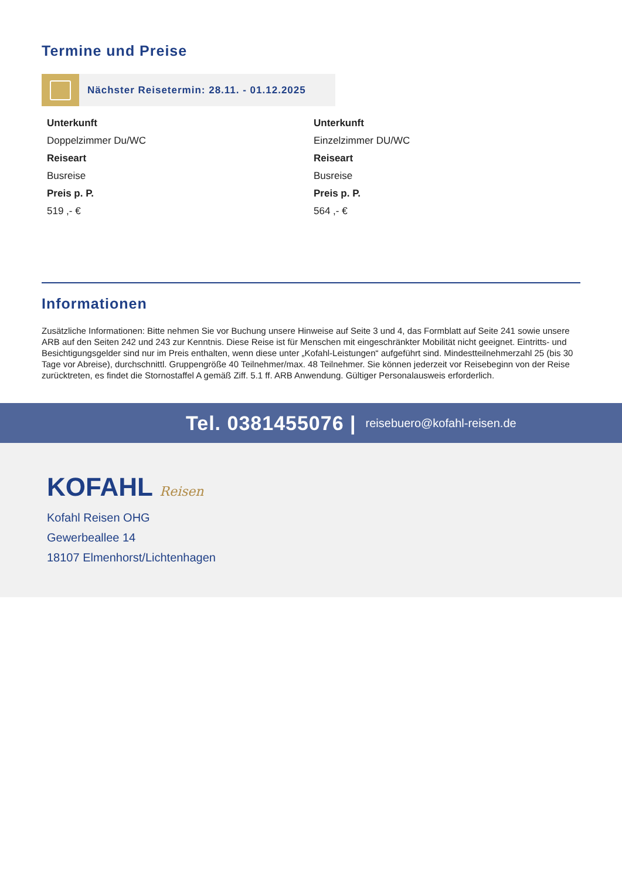Termine und Preise
Nächster Reisetermin: 28.11. - 01.12.2025
Unterkunft
Doppelzimmer Du/WC
Reiseart
Busreise
Preis p. P.
519 ,- €
Unterkunft
Einzelzimmer DU/WC
Reiseart
Busreise
Preis p. P.
564 ,- €
Informationen
Zusätzliche Informationen: Bitte nehmen Sie vor Buchung unsere Hinweise auf Seite 3 und 4, das Formblatt auf Seite 241 sowie unsere ARB auf den Seiten 242 und 243 zur Kenntnis. Diese Reise ist für Menschen mit eingeschränkter Mobilität nicht geeignet. Eintritts- und Besichtigungsgelder sind nur im Preis enthalten, wenn diese unter „Kofahl-Leistungen“ aufgeführt sind. Mindestteilnehmerzahl 25 (bis 30 Tage vor Abreise), durchschnittl. Gruppengröße 40 Teilnehmer/max. 48 Teilnehmer. Sie können jederzeit vor Reisebeginn von der Reise zurücktreten, es findet die Stornostaffel A gemäß Ziff. 5.1 ff. ARB Anwendung. Gültiger Personalausweis erforderlich.
Tel. 0381455076 | reisebuero@kofahl-reisen.de
KOFAHL Reisen
Kofahl Reisen OHG
Gewerbeallee 14
18107 Elmenhorst/Lichtenhagen